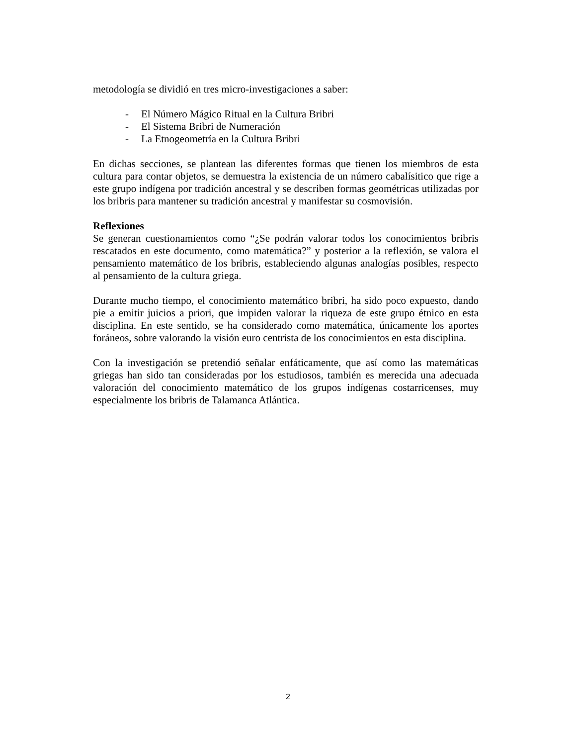metodología se dividió en tres micro-investigaciones a saber:
- El Número Mágico Ritual en la Cultura Bribri
- El Sistema Bribri de Numeración
- La Etnogeometría en la Cultura Bribri
En dichas secciones, se plantean las diferentes formas que tienen los miembros de esta cultura para contar objetos, se demuestra la existencia de un número cabalísitico que rige a este grupo indígena por tradición ancestral y se describen formas geométricas utilizadas por los bribris para mantener su tradición ancestral y manifestar su cosmovisión.
Reflexiones
Se generan cuestionamientos como “¿Se podrán valorar todos los conocimientos bribris rescatados en este documento, como matemática?” y posterior a la reflexión, se valora el pensamiento matemático de los bribris, estableciendo algunas analogías posibles, respecto al pensamiento de la cultura griega.
Durante mucho tiempo, el conocimiento matemático bribri, ha sido poco expuesto, dando pie a emitir juicios a priori, que impiden valorar la riqueza de este grupo étnico en esta disciplina. En este sentido, se ha considerado como matemática, únicamente los aportes foráneos, sobre valorando la visión euro centrista de los conocimientos en esta disciplina.
Con la investigación se pretendió señalar enfáticamente, que así como las matemáticas griegas han sido tan consideradas por los estudiosos, también es merecida una adecuada valoración del conocimiento matemático de los grupos indígenas costarricenses, muy especialmente los bribris de Talamanca Atlántica.
2